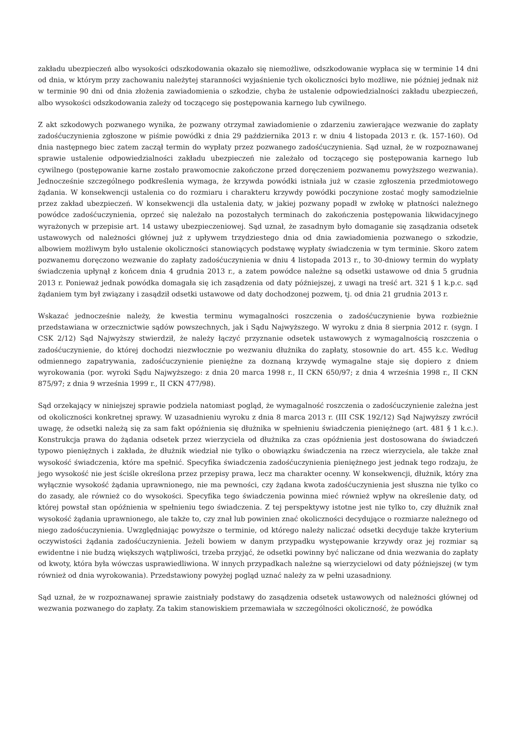zakładu ubezpieczeń albo wysokości odszkodowania okazało się niemożliwe, odszkodowanie wypłaca się w terminie 14 dni od dnia, w którym przy zachowaniu należytej staranności wyjaśnienie tych okoliczności było możliwe, nie później jednak niż w terminie 90 dni od dnia złożenia zawiadomienia o szkodzie, chyba że ustalenie odpowiedzialności zakładu ubezpieczeń, albo wysokości odszkodowania zależy od toczącego się postępowania karnego lub cywilnego.
Z akt szkodowych pozwanego wynika, że pozwany otrzymał zawiadomienie o zdarzeniu zawierające wezwanie do zapłaty zadośćuczynienia zgłoszone w piśmie powódki z dnia 29 października 2013 r. w dniu 4 listopada 2013 r. (k. 157-160). Od dnia następnego biec zatem zaczął termin do wypłaty przez pozwanego zadośćuczynienia. Sąd uznał, że w rozpoznawanej sprawie ustalenie odpowiedzialności zakładu ubezpieczeń nie zależało od toczącego się postępowania karnego lub cywilnego (postępowanie karne zostało prawomocnie zakończone przed doręczeniem pozwanemu powyższego wezwania). Jednocześnie szczególnego podkreślenia wymaga, że krzywda powódki istniała już w czasie zgłoszenia przedmiotowego żądania. W konsekwencji ustalenia co do rozmiaru i charakteru krzywdy powódki poczynione zostać mogły samodzielnie przez zakład ubezpieczeń. W konsekwencji dla ustalenia daty, w jakiej pozwany popadł w zwłokę w płatności należnego powódce zadośćuczynienia, oprzeć się należało na pozostałych terminach do zakończenia postępowania likwidacyjnego wyrażonych w przepisie art. 14 ustawy ubezpieczeniowej. Sąd uznał, że zasadnym było domaganie się zasądzania odsetek ustawowych od należności głównej już z upływem trzydziestego dnia od dnia zawiadomienia pozwanego o szkodzie, albowiem możliwym było ustalenie okoliczności stanowiących podstawę wypłaty świadczenia w tym terminie. Skoro zatem pozwanemu doręczono wezwanie do zapłaty zadośćuczynienia w dniu 4 listopada 2013 r., to 30-dniowy termin do wypłaty świadczenia upłynął z końcem dnia 4 grudnia 2013 r., a zatem powódce należne są odsetki ustawowe od dnia 5 grudnia 2013 r. Ponieważ jednak powódka domagała się ich zasądzenia od daty późniejszej, z uwagi na treść art. 321 § 1 k.p.c. sąd żądaniem tym był związany i zasądził odsetki ustawowe od daty dochodzonej pozwem, tj. od dnia 21 grudnia 2013 r.
Wskazać jednocześnie należy, że kwestia terminu wymagalności roszczenia o zadośćuczynienie bywa rozbieżnie przedstawiana w orzecznictwie sądów powszechnych, jak i Sądu Najwyższego. W wyroku z dnia 8 sierpnia 2012 r. (sygn. I CSK 2/12) Sąd Najwyższy stwierdził, że należy łączyć przyznanie odsetek ustawowych z wymagalnością roszczenia o zadośćuczynienie, do której dochodzi niezwłocznie po wezwaniu dłużnika do zapłaty, stosownie do art. 455 k.c. Według odmiennego zapatrywania, zadośćuczynienie pieniężne za doznaną krzywdę wymagalne staje się dopiero z dniem wyrokowania (por. wyroki Sądu Najwyższego: z dnia 20 marca 1998 r., II CKN 650/97; z dnia 4 września 1998 r., II CKN 875/97; z dnia 9 września 1999 r., II CKN 477/98).
Sąd orzekający w niniejszej sprawie podziela natomiast pogląd, że wymagalność roszczenia o zadośćuczynienie zależna jest od okoliczności konkretnej sprawy. W uzasadnieniu wyroku z dnia 8 marca 2013 r. (III CSK 192/12) Sąd Najwyższy zwrócił uwagę, że odsetki należą się za sam fakt opóźnienia się dłużnika w spełnieniu świadczenia pieniężnego (art. 481 § 1 k.c.). Konstrukcja prawa do żądania odsetek przez wierzyciela od dłużnika za czas opóźnienia jest dostosowana do świadczeń typowo pieniężnych i zakłada, że dłużnik wiedział nie tylko o obowiązku świadczenia na rzecz wierzyciela, ale także znał wysokość świadczenia, które ma spełnić. Specyfika świadczenia zadośćuczynienia pieniężnego jest jednak tego rodzaju, że jego wysokość nie jest ściśle określona przez przepisy prawa, lecz ma charakter ocenny. W konsekwencji, dłużnik, który zna wyłącznie wysokość żądania uprawnionego, nie ma pewności, czy żądana kwota zadośćuczynienia jest słuszna nie tylko co do zasady, ale również co do wysokości. Specyfika tego świadczenia powinna mieć również wpływ na określenie daty, od której powstał stan opóźnienia w spełnieniu tego świadczenia. Z tej perspektywy istotne jest nie tylko to, czy dłużnik znał wysokość żądania uprawnionego, ale także to, czy znał lub powinien znać okoliczności decydujące o rozmiarze należnego od niego zadośćuczynienia. Uwzględniając powyższe o terminie, od którego należy naliczać odsetki decyduje także kryterium oczywistości żądania zadośćuczynienia. Jeżeli bowiem w danym przypadku występowanie krzywdy oraz jej rozmiar są ewidentne i nie budzą większych wątpliwości, trzeba przyjąć, że odsetki powinny być naliczane od dnia wezwania do zapłaty od kwoty, która była wówczas usprawiedliwiona. W innych przypadkach należne są wierzycielowi od daty późniejszej (w tym również od dnia wyrokowania). Przedstawiony powyżej pogląd uznać należy za w pełni uzasadniony.
Sąd uznał, że w rozpoznawanej sprawie zaistniały podstawy do zasądzenia odsetek ustawowych od należności głównej od wezwania pozwanego do zapłaty. Za takim stanowiskiem przemawiała w szczególności okoliczność, że powódka